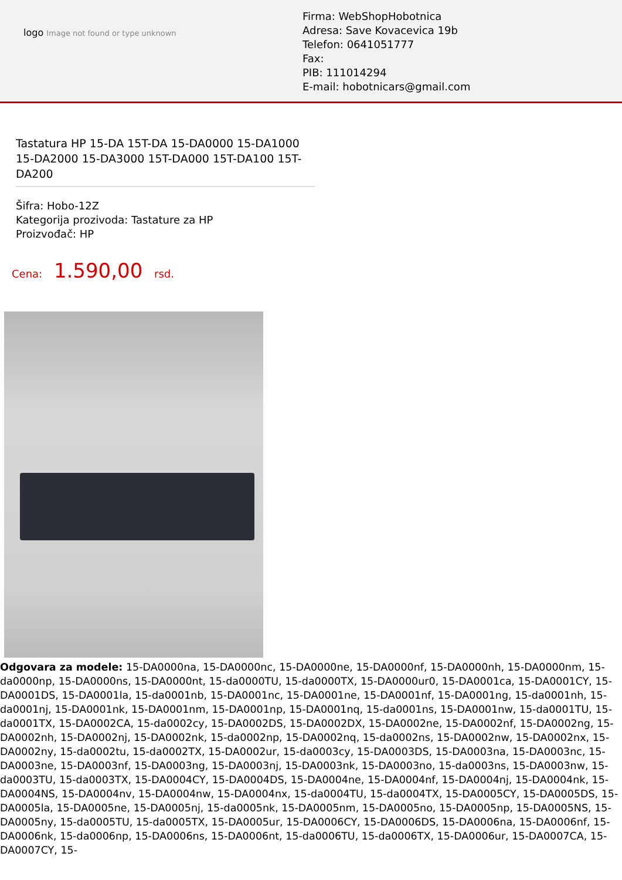logo Image not found or type unknown
Firma: WebShopHobotnica
Adresa: Save Kovacevica 19b
Telefon: 0641051777
Fax:
PIB: 111014294
E-mail: hobotnicars@gmail.com
Tastatura HP 15-DA 15T-DA 15-DA0000 15-DA1000 15-DA2000 15-DA3000 15T-DA000 15T-DA100 15T-DA200
Šifra: Hobo-12Z
Kategorija prozivoda: Tastature za HP
Proizvođač: HP
Cena: 1.590,00 rsd.
Odgovara za modele: 15-DA0000na, 15-DA0000nc, 15-DA0000ne, 15-DA0000nf, 15-DA0000nh, 15-DA0000nm, 15-da0000np, 15-DA0000ns, 15-DA0000nt, 15-da0000TU, 15-da0000TX, 15-DA0000ur0, 15-DA0001ca, 15-DA0001CY, 15-DA0001DS, 15-DA0001la, 15-da0001nb, 15-DA0001nc, 15-DA0001ne, 15-DA0001nf, 15-DA0001ng, 15-da0001nh, 15-da0001nj, 15-DA0001nk, 15-DA0001nm, 15-DA0001np, 15-DA0001nq, 15-da0001ns, 15-DA0001nw, 15-da0001TU, 15-da0001TX, 15-DA0002CA, 15-da0002cy, 15-DA0002DS, 15-DA0002DX, 15-DA0002ne, 15-DA0002nf, 15-DA0002ng, 15-DA0002nh, 15-DA0002nj, 15-DA0002nk, 15-da0002np, 15-DA0002nq, 15-da0002ns, 15-DA0002nw, 15-DA0002nx, 15-DA0002ny, 15-da0002tu, 15-da0002TX, 15-DA0002ur, 15-da0003cy, 15-DA0003DS, 15-DA0003na, 15-DA0003nc, 15-DA0003ne, 15-DA0003nf, 15-DA0003ng, 15-DA0003nj, 15-DA0003nk, 15-DA0003no, 15-da0003ns, 15-DA0003nw, 15-da0003TU, 15-da0003TX, 15-DA0004CY, 15-DA0004DS, 15-DA0004ne, 15-DA0004nf, 15-DA0004nj, 15-DA0004nk, 15-DA0004NS, 15-DA0004nv, 15-DA0004nw, 15-DA0004nx, 15-da0004TU, 15-da0004TX, 15-DA0005CY, 15-DA0005DS, 15-DA0005la, 15-DA0005ne, 15-DA0005nj, 15-da0005nk, 15-DA0005nm, 15-DA0005no, 15-DA0005np, 15-DA0005NS, 15-DA0005ny, 15-da0005TU, 15-da0005TX, 15-DA0005ur, 15-DA0006CY, 15-DA0006DS, 15-DA0006na, 15-DA0006nf, 15-DA0006nk, 15-da0006np, 15-DA0006ns, 15-DA0006nt, 15-da0006TU, 15-da0006TX, 15-DA0006ur, 15-DA0007CA, 15-DA0007CY, 15-